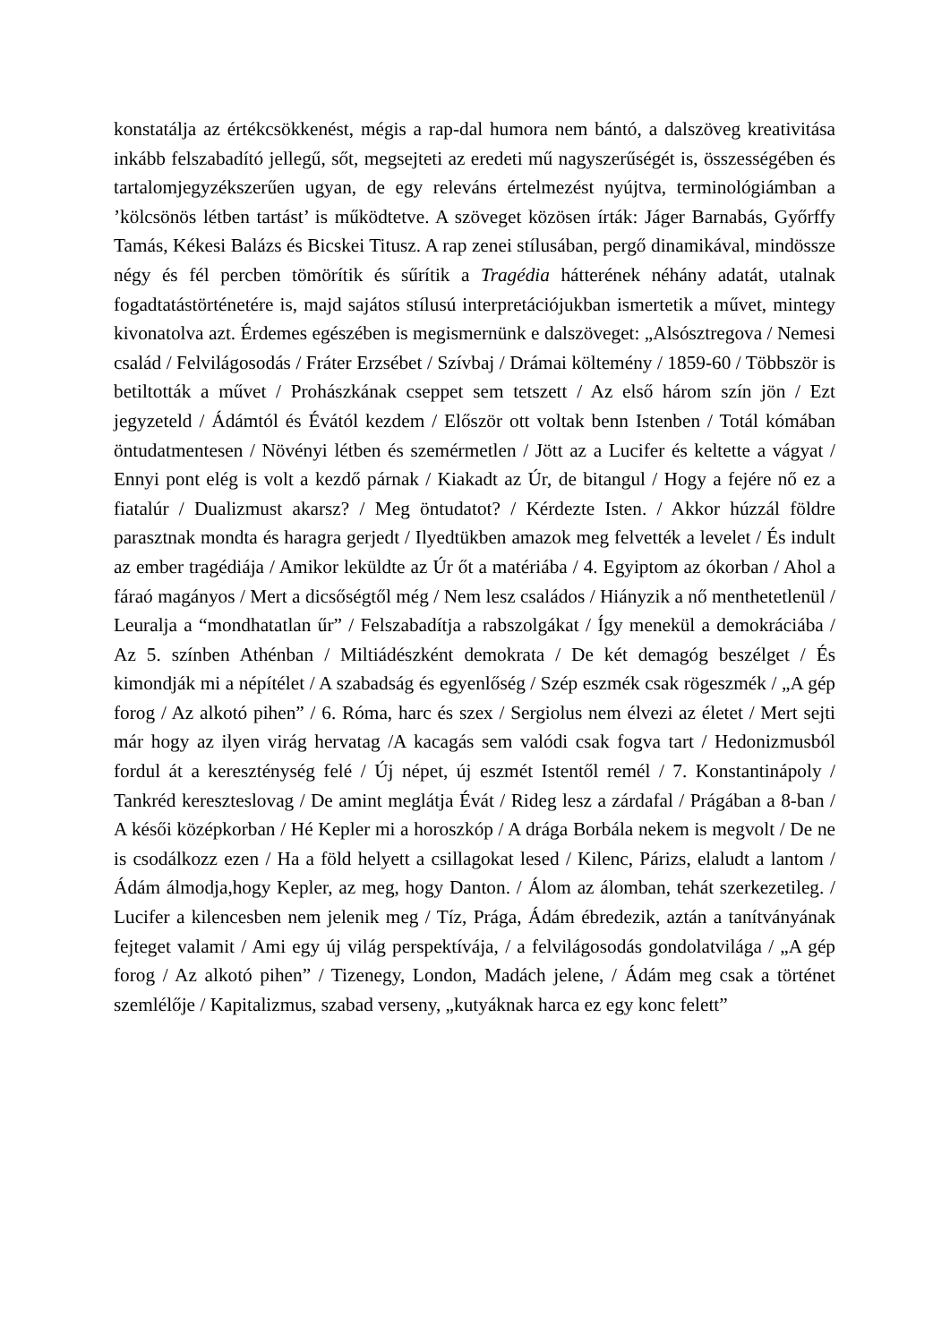konstatálja az értékcsökkenést, mégis a rap-dal humora nem bántó, a dalszöveg kreativitása inkább felszabadító jellegű, sőt, megsejteti az eredeti mű nagyszerűségét is, összességében és tartalomjegyzékszerűen ugyan, de egy releváns értelmezést nyújtva, terminológiámban a ’kölcsönös létben tartást’ is működtetve. A szöveget közösen írták: Jáger Barnabás, Győrffy Tamás, Kékesi Balázs és Bicskei Titusz. A rap zenei stílusában, pergő dinamikával, mindössze négy és fél percben tömörítik és sűrítik a Tragédia hátterének néhány adatát, utalnak fogadtatástörténetére is, majd sajátos stílusú interpretációjukban ismertetik a művet, mintegy kivonatolva azt. Érdemes egészében is megismernünk e dalszöveget: „Alsósztregova / Nemesi család / Felvilágosodás / Fráter Erzsébet / Szívbaj / Drámai költemény / 1859-60 / Többször is betiltották a művet / Prohászkának cseppet sem tetszett / Az első három szín jön / Ezt jegyzeteld / Ádámtól és Évától kezdem / Először ott voltak benn Istenben / Totál kómában öntudatmentesen / Növényi létben és szemérmetlen / Jött az a Lucifer és keltette a vágyat / Ennyi pont elég is volt a kezdő párnak / Kiakadt az Úr, de bitangul / Hogy a fejére nő ez a fiatalúr / Dualizmust akarsz? / Meg öntudatot? / Kérdezte Isten. / Akkor húzzál földre parasztnak mondta és haragra gerjedt / Ilyedtükben amazok meg felvették a levelet / És indult az ember tragédiája / Amikor leküldte az Úr őt a matériába / 4. Egyiptom az ókorban / Ahol a fáraó magányos / Mert a dicsőségtől még / Nem lesz családos / Hiányzik a nő menthetetlenül / Leuralja a “mondhatatlan űr” / Felszabadítja a rabszolgákat / Így menekül a demokráciába / Az 5. színben Athénban / Miltiádészként demokrata / De két demagóg beszélget / És kimondják mi a népítélet / A szabadság és egyenlőség / Szép eszmék csak rögeszmék / „A gép forog / Az alkotó pihen” / 6. Róma, harc és szex / Sergiolus nem élvezi az életet / Mert sejti már hogy az ilyen virág hervatag /A kacagás sem valódi csak fogva tart / Hedonizmusból fordul át a kereszténység felé / Új népet, új eszmét Istentől remél / 7. Konstantinápoly / Tankréd kereszteslovag / De amint meglátja Évát / Rideg lesz a zárdafal / Prágában a 8-ban / A késői középkorban / Hé Kepler mi a horoszkóp / A drága Borbála nekem is megvolt / De ne is csodálkozz ezen / Ha a föld helyett a csillagokat lesed / Kilenc, Párizs, elaludt a lantom / Ádám álmodja,hogy Kepler, az meg, hogy Danton. / Álom az álomban, tehát szerkezetileg. / Lucifer a kilencesben nem jelenik meg / Tíz, Prága, Ádám ébredezik, aztán a tanítványának fejteget valamit / Ami egy új világ perspektívája, / a felvilágosodás gondolatvilága / „A gép forog / Az alkotó pihen” / Tizenegy, London, Madách jelene, / Ádám meg csak a történet szemlélője / Kapitalizmus, szabad verseny, „kutyáknak harca ez egy konc felett”